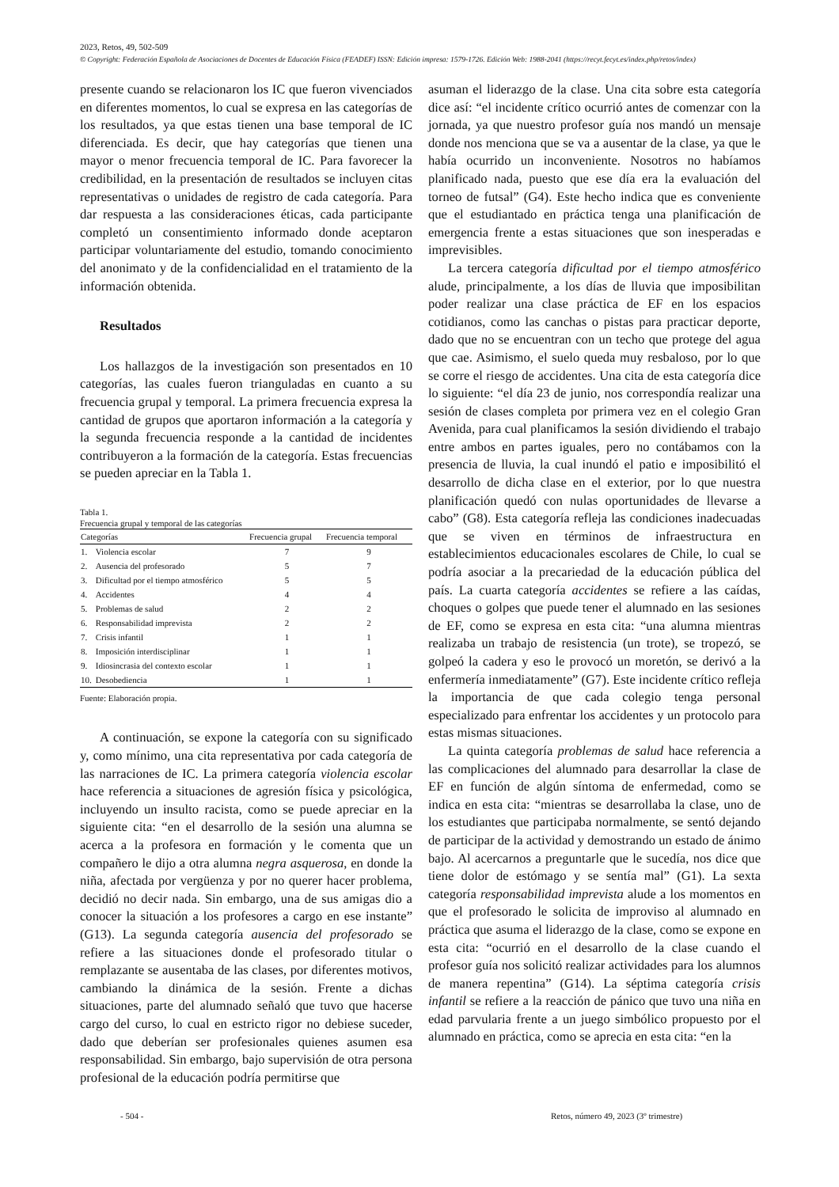2023, Retos, 49, 502-509
© Copyright: Federación Española de Asociaciones de Docentes de Educación Física (FEADEF) ISSN: Edición impresa: 1579-1726. Edición Web: 1988-2041 (https://recyt.fecyt.es/index.php/retos/index)
presente cuando se relacionaron los IC que fueron vivenciados en diferentes momentos, lo cual se expresa en las categorías de los resultados, ya que estas tienen una base temporal de IC diferenciada. Es decir, que hay categorías que tienen una mayor o menor frecuencia temporal de IC. Para favorecer la credibilidad, en la presentación de resultados se incluyen citas representativas o unidades de registro de cada categoría. Para dar respuesta a las consideraciones éticas, cada participante completó un consentimiento informado donde aceptaron participar voluntariamente del estudio, tomando conocimiento del anonimato y de la confidencialidad en el tratamiento de la información obtenida.
Resultados
Los hallazgos de la investigación son presentados en 10 categorías, las cuales fueron trianguladas en cuanto a su frecuencia grupal y temporal. La primera frecuencia expresa la cantidad de grupos que aportaron información a la categoría y la segunda frecuencia responde a la cantidad de incidentes contribuyeron a la formación de la categoría. Estas frecuencias se pueden apreciar en la Tabla 1.
Tabla 1.
Frecuencia grupal y temporal de las categorías
| Categorías | | Frecuencia grupal | Frecuencia temporal |
| --- | --- | --- | --- |
| 1. | Violencia escolar | 7 | 9 |
| 2. | Ausencia del profesorado | 5 | 7 |
| 3. | Dificultad por el tiempo atmosférico | 5 | 5 |
| 4. | Accidentes | 4 | 4 |
| 5. | Problemas de salud | 2 | 2 |
| 6. | Responsabilidad imprevista | 2 | 2 |
| 7. | Crisis infantil | 1 | 1 |
| 8. | Imposición interdisciplinar | 1 | 1 |
| 9. | Idiosincrasia del contexto escolar | 1 | 1 |
| 10. | Desobediencia | 1 | 1 |
Fuente: Elaboración propia.
A continuación, se expone la categoría con su significado y, como mínimo, una cita representativa por cada categoría de las narraciones de IC. La primera categoría violencia escolar hace referencia a situaciones de agresión física y psicológica, incluyendo un insulto racista, como se puede apreciar en la siguiente cita: “en el desarrollo de la sesión una alumna se acerca a la profesora en formación y le comenta que un compañero le dijo a otra alumna negra asquerosa, en donde la niña, afectada por vergüenza y por no querer hacer problema, decidió no decir nada. Sin embargo, una de sus amigas dio a conocer la situación a los profesores a cargo en ese instante” (G13). La segunda categoría ausencia del profesorado se refiere a las situaciones donde el profesorado titular o remplazante se ausentaba de las clases, por diferentes motivos, cambiando la dinámica de la sesión. Frente a dichas situaciones, parte del alumnado señaló que tuvo que hacerse cargo del curso, lo cual en estricto rigor no debiese suceder, dado que deberían ser profesionales quienes asumen esa responsabilidad. Sin embargo, bajo supervisión de otra persona profesional de la educación podría permitirse que
asuman el liderazgo de la clase. Una cita sobre esta categoría dice así: “el incidente crítico ocurrió antes de comenzar con la jornada, ya que nuestro profesor guía nos mandó un mensaje donde nos menciona que se va a ausentar de la clase, ya que le había ocurrido un inconveniente. Nosotros no habíamos planificado nada, puesto que ese día era la evaluación del torneo de futsal” (G4). Este hecho indica que es conveniente que el estudiantado en práctica tenga una planificación de emergencia frente a estas situaciones que son inesperadas e imprevisibles.
La tercera categoría dificultad por el tiempo atmosférico alude, principalmente, a los días de lluvia que imposibilitan poder realizar una clase práctica de EF en los espacios cotidianos, como las canchas o pistas para practicar deporte, dado que no se encuentran con un techo que protege del agua que cae. Asimismo, el suelo queda muy resbaloso, por lo que se corre el riesgo de accidentes. Una cita de esta categoría dice lo siguiente: “el día 23 de junio, nos correspondía realizar una sesión de clases completa por primera vez en el colegio Gran Avenida, para cual planificamos la sesión dividiendo el trabajo entre ambos en partes iguales, pero no contábamos con la presencia de lluvia, la cual inundó el patio e imposibilitó el desarrollo de dicha clase en el exterior, por lo que nuestra planificación quedó con nulas oportunidades de llevarse a cabo” (G8). Esta categoría refleja las condiciones inadecuadas que se viven en términos de infraestructura en establecimientos educacionales escolares de Chile, lo cual se podría asociar a la precariedad de la educación pública del país. La cuarta categoría accidentes se refiere a las caídas, choques o golpes que puede tener el alumnado en las sesiones de EF, como se expresa en esta cita: “una alumna mientras realizaba un trabajo de resistencia (un trote), se tropezó, se golpeó la cadera y eso le provocó un moretón, se derivó a la enfermería inmediatamente” (G7). Este incidente crítico refleja la importancia de que cada colegio tenga personal especializado para enfrentar los accidentes y un protocolo para estas mismas situaciones.
La quinta categoría problemas de salud hace referencia a las complicaciones del alumnado para desarrollar la clase de EF en función de algún síntoma de enfermedad, como se indica en esta cita: “mientras se desarrollaba la clase, uno de los estudiantes que participaba normalmente, se sentó dejando de participar de la actividad y demostrando un estado de ánimo bajo. Al acercarnos a preguntarle que le sucedía, nos dice que tiene dolor de estómago y se sentía mal” (G1). La sexta categoría responsabilidad imprevista alude a los momentos en que el profesorado le solicita de improviso al alumnado en práctica que asuma el liderazgo de la clase, como se expone en esta cita: “ocurrió en el desarrollo de la clase cuando el profesor guía nos solicitó realizar actividades para los alumnos de manera repentina” (G14). La séptima categoría crisis infantil se refiere a la reacción de pánico que tuvo una niña en edad parvularia frente a un juego simbólico propuesto por el alumnado en práctica, como se aprecia en esta cita: “en la
- 504 -
Retos, número 49, 2023 (3º trimestre)